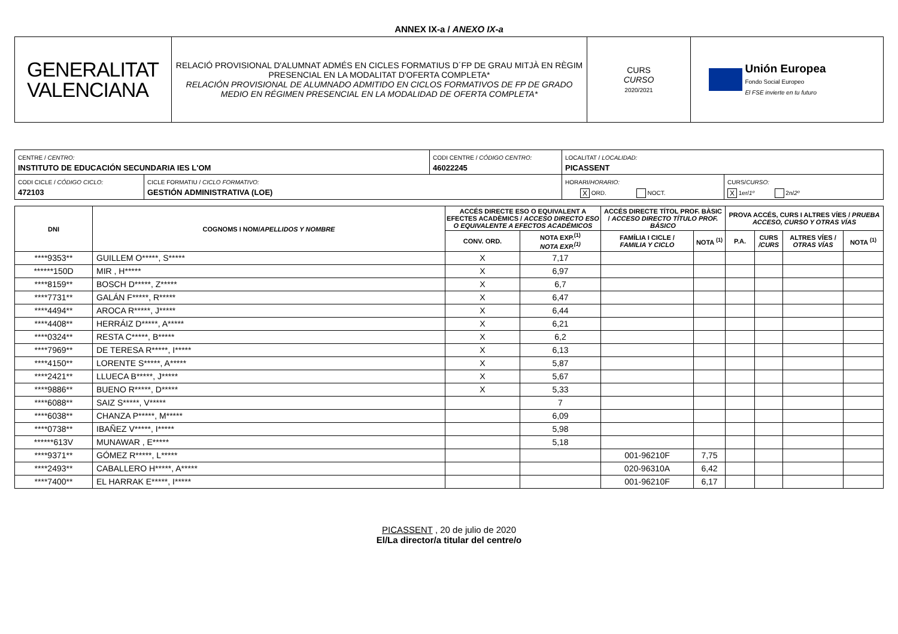ANNEX IX-a / ANEXO IX-a
| GENERALITAT VALENCIANA | RELACIÓ PROVISIONAL D'ALUMNAT ADMÉS EN CICLES FORMATIUS D´FP DE GRAU MITJÀ EN RÈGIM PRESENCIAL EN LA MODALITAT D'OFERTA COMPLETA* RELACIÓN PROVISIONAL DE ALUMNADO ADMITIDO EN CICLOS FORMATIVOS DE FP DE GRADO MEDIO EN RÉGIMEN PRESENCIAL EN LA MODALIDAD DE OFERTA COMPLETA* | CURS CURSO 2020/2021 | Unión Europea Fondo Social Europeo El FSE invierte en tu futuro |
| CENTRE / CENTRO: INSTITUTO DE EDUCACIÓN SECUNDARIA IES L'OM | | CODI CENTRE / CÓDIGO CENTRO: 46022245 | LOCALITAT / LOCALIDAD: PICASSENT | |
| CODI CICLE / CÓDIGO CICLO: 472103 | CICLE FORMATIU / CICLO FORMATIVO: GESTIÓN ADMINISTRATIVA (LOE) | | HORARI/ HORARIO: X ORD. NOCT. | CURS/ CURSO: X 1er/ 1º 2n/ 2º |
| DNI | COGNOMS I NOM/ APELLIDOS Y NOMBRE | ACCÉS DIRECTE ESO O EQUIVALENT A EFECTES ACADÈMICS / ACCESO DIRECTO ESO O EQUIVALENTE A EFECTOS ACADÉMICOS | | ACCÉS DIRECTE TÍTOL PROF. BÀSIC / ACCESO DIRECTO TÍTULO PROF. BÁSICO | | PROVA ACCÉS, CURS I ALTRES VÍES / PRUEBA ACCESO, CURSO Y OTRAS VÍAS | | | |
| --- | --- | --- | --- | --- | --- | --- | --- | --- | --- |
| | | CONV. ORD. | NOTA EXP.<sup>(1)</sup> NOTA EXP.<sup>(1)</sup> | FAMÍLIA I CICLE / FAMILIA Y CICLO | NOTA <sup>(1)</sup> | P.A. | CURS /CURS | ALTRES VÍES / OTRAS VÍAS | NOTA <sup>(1)</sup> |
| ****9353** | GUILLEM O*****, S***** | X | 7,17 | | | | | | |
| ******150D | MIR , H***** | X | 6,97 | | | | | | |
| ****8159** | BOSCH D*****, Z***** | X | 6,7 | | | | | | |
| ****7731** | GALÁN F*****, R***** | X | 6,47 | | | | | | |
| ****4494** | AROCA R*****, J***** | X | 6,44 | | | | | | |
| ****4408** | HERRÁIZ D*****, A***** | X | 6,21 | | | | | | |
| ****0324** | RESTA C*****, B***** | X | 6,2 | | | | | | |
| ****7969** | DE TERESA R*****, I***** | X | 6,13 | | | | | | |
| ****4150** | LORENTE S*****, A***** | X | 5,87 | | | | | | |
| ****2421** | LLUECA B*****, J***** | X | 5,67 | | | | | | |
| ****9886** | BUENO R*****, D***** | X | 5,33 | | | | | | |
| ****6088** | SAIZ S*****, V***** | | 7 | | | | | | |
| ****6038** | CHANZA P*****, M***** | | 6,09 | | | | | | |
| ****0738** | IBAÑEZ V*****, I***** | | 5,98 | | | | | | |
| ******613V | MUNAWAR , E***** | | 5,18 | | | | | | |
| ****9371** | GÓMEZ R*****, L***** | | | 001-96210F | 7,75 | | | | |
| ****2493** | CABALLERO H*****, A***** | | | 020-96310A | 6,42 | | | | |
| ****7400** | EL HARRAK E*****, I***** | | | 001-96210F | 6,17 | | | | |
PICASSENT , 20 de julio de 2020
El/La director/a titular del centre/o